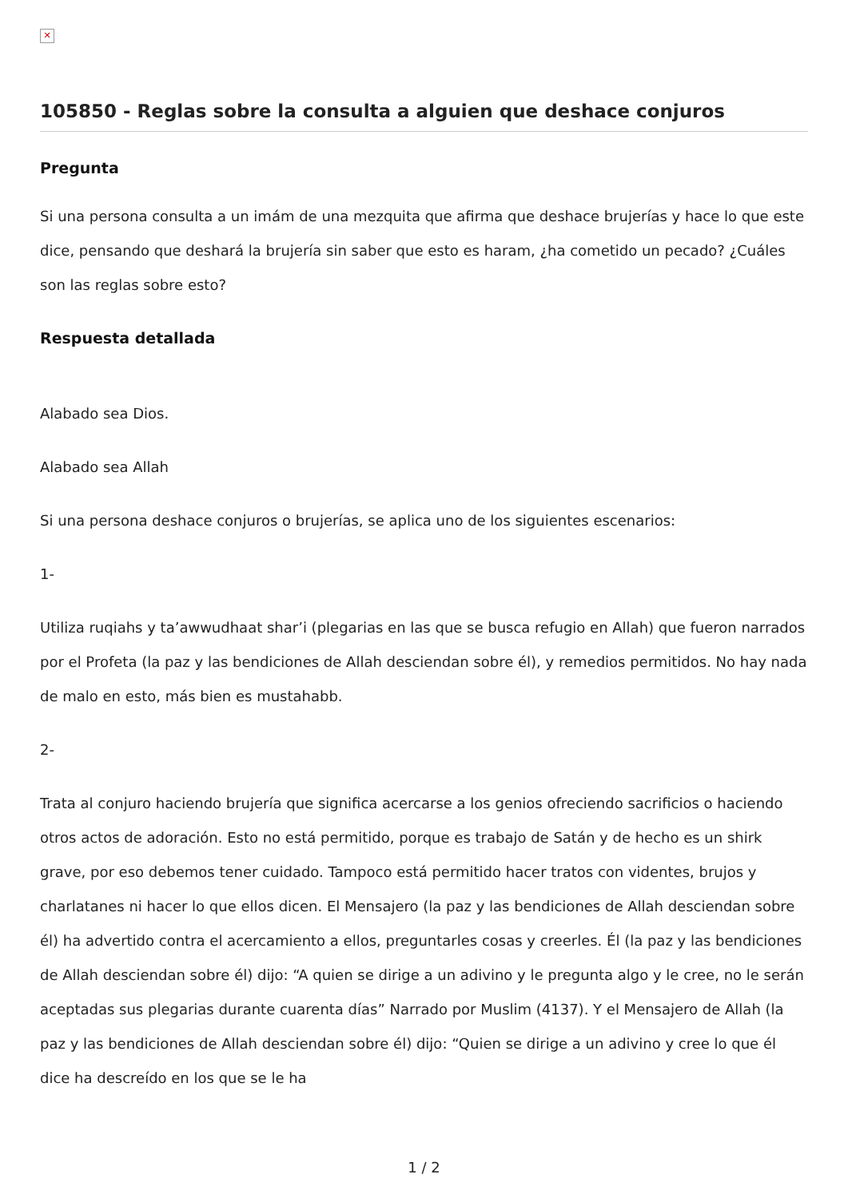✕
105850 - Reglas sobre la consulta a alguien que deshace conjuros
Pregunta
Si una persona consulta a un imám de una mezquita que afirma que deshace brujerías y hace lo que este dice, pensando que deshará la brujería sin saber que esto es haram, ¿ha cometido un pecado? ¿Cuáles son las reglas sobre esto?
Respuesta detallada
Alabado sea Dios.
Alabado sea Allah
Si una persona deshace conjuros o brujerías, se aplica uno de los siguientes escenarios:
1-
Utiliza ruqiahs y ta’awwudhaat shar’i (plegarias en las que se busca refugio en Allah) que fueron narrados por el Profeta (la paz y las bendiciones de Allah desciendan sobre él), y remedios permitidos. No hay nada de malo en esto, más bien es mustahabb.
2-
Trata al conjuro haciendo brujería que significa acercarse a los genios ofreciendo sacrificios o haciendo otros actos de adoración. Esto no está permitido, porque es trabajo de Satán y de hecho es un shirk grave, por eso debemos tener cuidado. Tampoco está permitido hacer tratos con videntes, brujos y charlatanes ni hacer lo que ellos dicen. El Mensajero (la paz y las bendiciones de Allah desciendan sobre él) ha advertido contra el acercamiento a ellos, preguntarles cosas y creerles. Él (la paz y las bendiciones de Allah desciendan sobre él) dijo: “A quien se dirige a un adivino y le pregunta algo y le cree, no le serán aceptadas sus plegarias durante cuarenta días” Narrado por Muslim (4137). Y el Mensajero de Allah (la paz y las bendiciones de Allah desciendan sobre él) dijo: “Quien se dirige a un adivino y cree lo que él dice ha descreído en los que se le ha
1 / 2